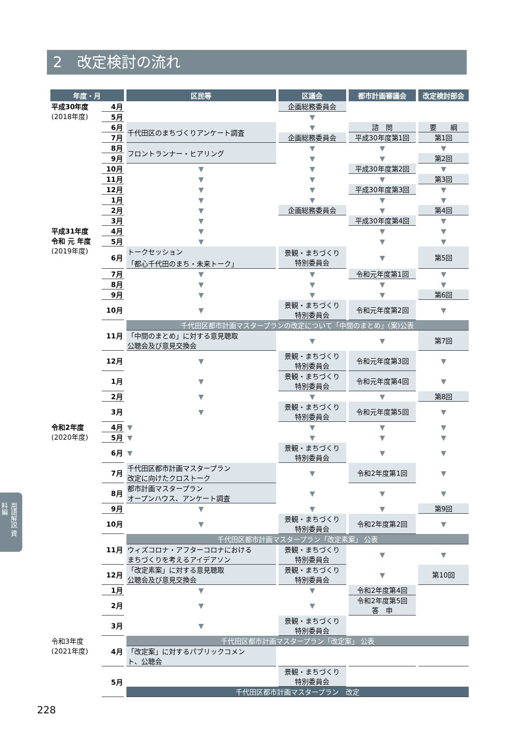2　改定検討の流れ
| 年度・月 | | 区民等 | 区議会 | 都市計画審議会 | 改定検討部会 |
| --- | --- | --- | --- | --- | --- |
| 平成30年度 (2018年度) | 4月 | | 企画総務委員会 | | |
| | 5月 | | ▼ | | |
| | 6月 | 千代田区のまちづくりアンケート調査 | ▼ | 諮 問 | 要 綱 |
| | 7月 | | 企画総務委員会 | 平成30年度第1回 | 第1回 |
| | 8月 | フロントランナー・ヒアリング | ▼ | ▼ | ▼ |
| | 9月 | | ▼ | ▼ | 第2回 |
| | 10月 | ▼ | ▼ | 平成30年度第2回 | ▼ |
| | 11月 | ▼ | ▼ | ▼ | 第3回 |
| | 12月 | ▼ | ▼ | 平成30年度第3回 | ▼ |
| | 1月 | ▼ | ▼ | ▼ | ▼ |
| | 2月 | ▼ | 企画総務委員会 | ▼ | 第4回 |
| | 3月 | ▼ | | 平成30年度第4回 | ▼ |
| 平成31年度 令和 元 年度 (2019年度) | 4月 | ▼ | | ▼ | ▼ |
| | 5月 | ▼ | | ▼ | ▼ |
| | 6月 | トークセッション 「都心千代田のまち・未来トーク」 | 景観・まちづくり 特別委員会 | ▼ | 第5回 |
| | 7月 | ▼ | ▼ | 令和元年度第1回 | ▼ |
| | 8月 | ▼ | ▼ | ▼ | ▼ |
| | 9月 | ▼ | ▼ | ▼ | 第6回 |
| | 10月 | ▼ | 景観・まちづくり 特別委員会 | 令和元年度第2回 | ▼ |
| | 11月 | 千代田区都市計画マスタープランの改定について「中間のまとめ」(案)公表 | | | |
| | | 「中間のまとめ」に対する意見聴取 公聴会及び意見交換会 | ▼ | ▼ | 第7回 |
| | 12月 | ▼ | 景観・まちづくり 特別委員会 | 令和元年度第3回 | ▼ |
| | 1月 | ▼ | 景観・まちづくり 特別委員会 | 令和元年度第4回 | ▼ |
| | 2月 | ▼ | ▼ | ▼ | 第8回 |
| | 3月 | ▼ | 景観・まちづくり 特別委員会 | 令和元年度第5回 | ▼ |
| 令和2年度 (2020年度) | 4月 | ▼ | ▼ | ▼ | ▼ |
| | 5月 | ▼ | ▼ | ▼ | ▼ |
| | 6月 | ▼ | 景観・まちづくり 特別委員会 | ▼ | ▼ |
| | 7月 | 千代田区都市計画マスタープラン 改定に向けたクロストーク | ▼ | 令和2年度第1回 | ▼ |
| | 8月 | 都市計画マスタープラン オープンハウス、アンケート調査 | ▼ | ▼ | ▼ |
| | 9月 | ▼ | ▼ | ▼ | 第9回 |
| | 10月 | ▼ | 景観・まちづくり 特別委員会 | 令和2年度第2回 | ▼ |
| | 11月 | 千代田区都市計画マスタープラン「改定素案」 公表 | | | |
| | | ウィズコロナ・アフターコロナにおける まちづくりを考えるアイデアソン | 景観・まちづくり 特別委員会 | ▼ | ▼ |
| | 12月 | 「改定素案」に対する意見聴取 公聴会及び意見交換会 | 景観・まちづくり 特別委員会 | ▼ | 第10回 |
| | 1月 | ▼ | ▼ | 令和2年度第4回 | |
| | 2月 | ▼ | ▼ | 令和2年度第5回 答 申 | |
| | 3月 | ▼ | 景観・まちづくり 特別委員会 | | |
| 令和3年度 (2021年度) | 4月 | 千代田区都市計画マスタープラン「改定案」 公表 | | | |
| | | 「改定案」に対するパブリックコメン ト、公聴会 | | | |
| | 5月 | | 景観・まちづくり 特別委員会 | | |
| | | 千代田区都市計画マスタープラン 改定 | | | |
用語解説 資料編
228